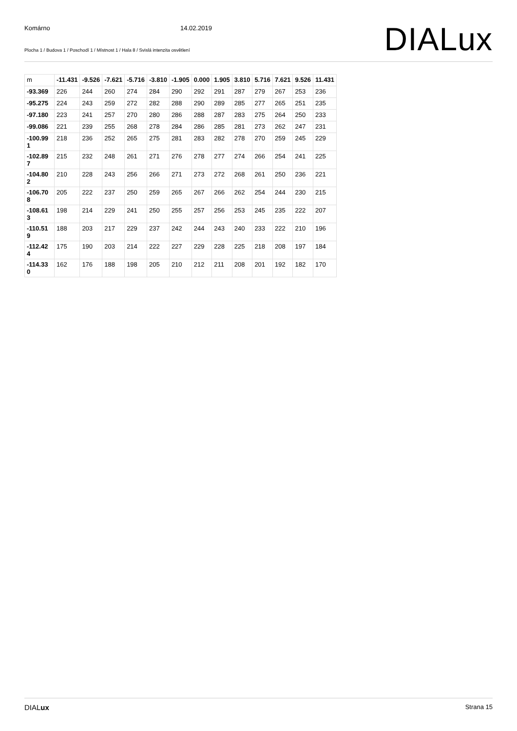Komárno 14.02.2019
Plocha 1 / Budova 1 / Poschodí 1 / Místnost 1 / Hala 8 / Svislá intenzita osvětlení
DIALux
| m | -11.431 | -9.526 | -7.621 | -5.716 | -3.810 | -1.905 | 0.000 | 1.905 | 3.810 | 5.716 | 7.621 | 9.526 | 11.431 |
| --- | --- | --- | --- | --- | --- | --- | --- | --- | --- | --- | --- | --- | --- |
| -93.369 | 226 | 244 | 260 | 274 | 284 | 290 | 292 | 291 | 287 | 279 | 267 | 253 | 236 |
| -95.275 | 224 | 243 | 259 | 272 | 282 | 288 | 290 | 289 | 285 | 277 | 265 | 251 | 235 |
| -97.180 | 223 | 241 | 257 | 270 | 280 | 286 | 288 | 287 | 283 | 275 | 264 | 250 | 233 |
| -99.086 | 221 | 239 | 255 | 268 | 278 | 284 | 286 | 285 | 281 | 273 | 262 | 247 | 231 |
| -100.99 1 | 218 | 236 | 252 | 265 | 275 | 281 | 283 | 282 | 278 | 270 | 259 | 245 | 229 |
| -102.89 7 | 215 | 232 | 248 | 261 | 271 | 276 | 278 | 277 | 274 | 266 | 254 | 241 | 225 |
| -104.80 2 | 210 | 228 | 243 | 256 | 266 | 271 | 273 | 272 | 268 | 261 | 250 | 236 | 221 |
| -106.70 8 | 205 | 222 | 237 | 250 | 259 | 265 | 267 | 266 | 262 | 254 | 244 | 230 | 215 |
| -108.61 3 | 198 | 214 | 229 | 241 | 250 | 255 | 257 | 256 | 253 | 245 | 235 | 222 | 207 |
| -110.51 9 | 188 | 203 | 217 | 229 | 237 | 242 | 244 | 243 | 240 | 233 | 222 | 210 | 196 |
| -112.42 4 | 175 | 190 | 203 | 214 | 222 | 227 | 229 | 228 | 225 | 218 | 208 | 197 | 184 |
| -114.33 0 | 162 | 176 | 188 | 198 | 205 | 210 | 212 | 211 | 208 | 201 | 192 | 182 | 170 |
DIALux Strana 15